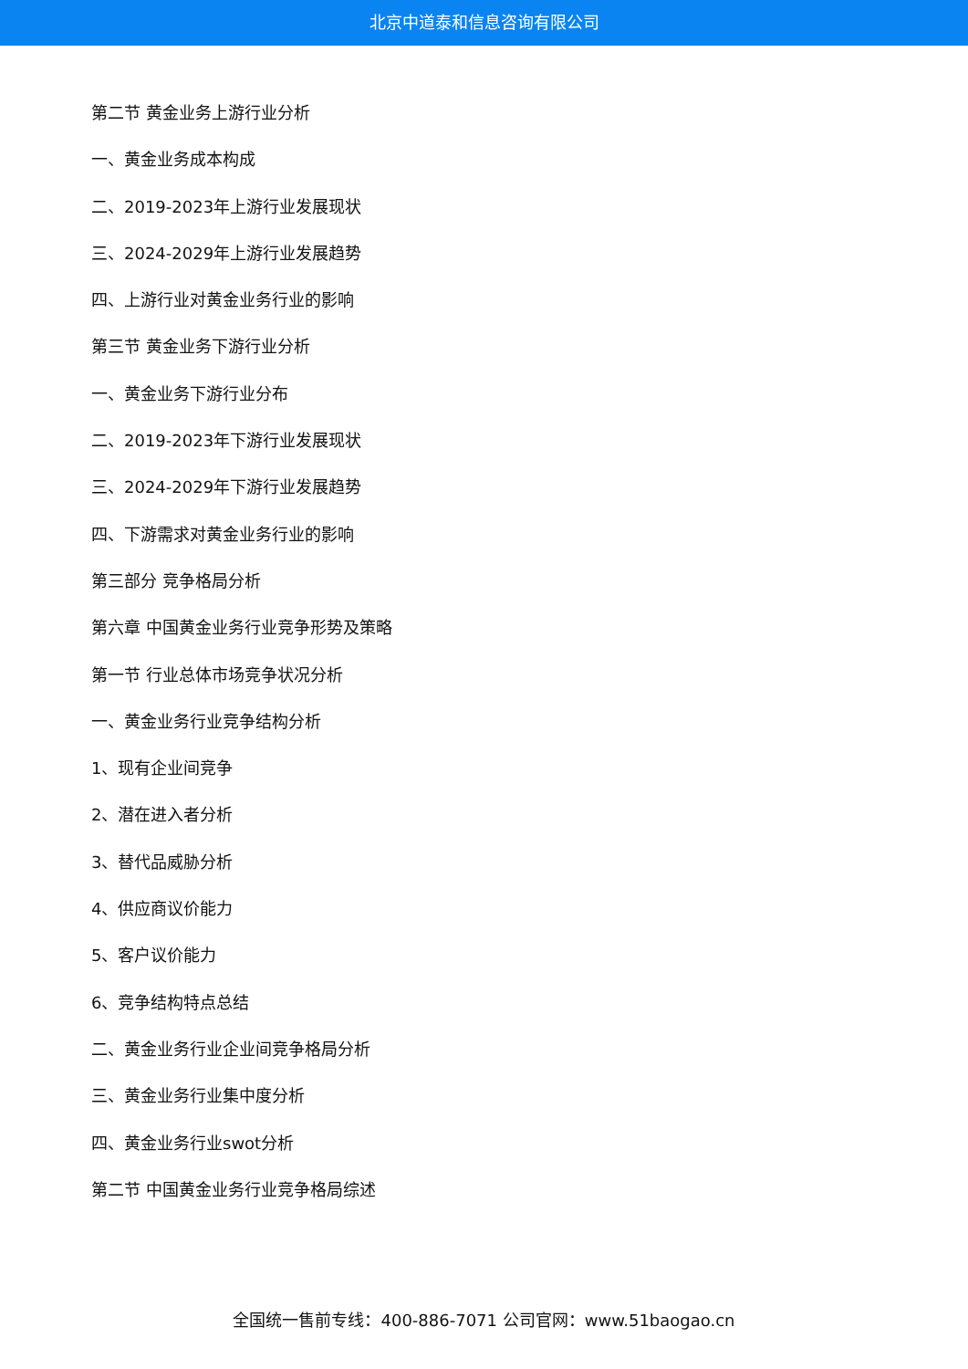北京中道泰和信息咨询有限公司
第二节 黄金业务上游行业分析
一、黄金业务成本构成
二、2019-2023年上游行业发展现状
三、2024-2029年上游行业发展趋势
四、上游行业对黄金业务行业的影响
第三节 黄金业务下游行业分析
一、黄金业务下游行业分布
二、2019-2023年下游行业发展现状
三、2024-2029年下游行业发展趋势
四、下游需求对黄金业务行业的影响
第三部分 竞争格局分析
第六章 中国黄金业务行业竞争形势及策略
第一节 行业总体市场竞争状况分析
一、黄金业务行业竞争结构分析
1、现有企业间竞争
2、潜在进入者分析
3、替代品威胁分析
4、供应商议价能力
5、客户议价能力
6、竞争结构特点总结
二、黄金业务行业企业间竞争格局分析
三、黄金业务行业集中度分析
四、黄金业务行业swot分析
第二节 中国黄金业务行业竞争格局综述
全国统一售前专线：400-886-7071 公司官网：www.51baogao.cn